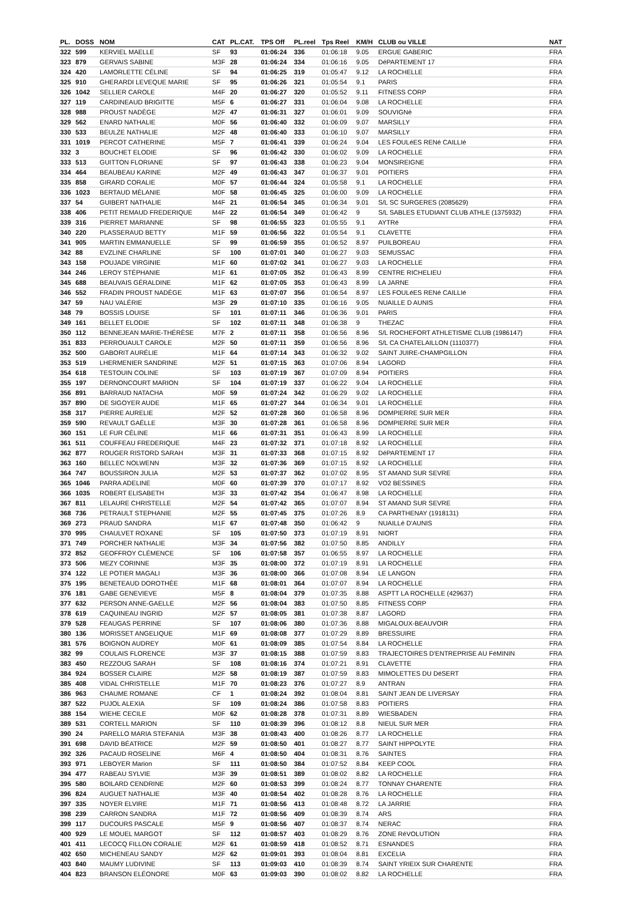| PL. | DOSS | NOM | CAT | PL.CAT. | TPS Off | PL.reel | Tps Reel | KM/H | CLUB ou VILLE | NAT |
| --- | --- | --- | --- | --- | --- | --- | --- | --- | --- | --- |
| 322 | 599 | KERVIEL MAELLE | SF | 93 | 01:06:24 | 336 | 01:06:18 | 9.05 | ERGUE GABERIC | FRA |
| 323 | 879 | GERVAIS SABINE | M3F | 28 | 01:06:24 | 334 | 01:06:16 | 9.05 | DéPARTEMENT 17 | FRA |
| 324 | 420 | LAMORLETTE CÉLINE | SF | 94 | 01:06:25 | 319 | 01:05:47 | 9.12 | LA ROCHELLE | FRA |
| 325 | 910 | GHERARDI LEVEQUE MARIE | SF | 95 | 01:06:26 | 321 | 01:05:54 | 9.1 | PARIS | FRA |
| 326 | 1042 | SELLIER CAROLE | M4F | 20 | 01:06:27 | 320 | 01:05:52 | 9.11 | FITNESS CORP | FRA |
| 327 | 119 | CARDINEAUD BRIGITTE | M5F | 6 | 01:06:27 | 331 | 01:06:04 | 9.08 | LA ROCHELLE | FRA |
| 328 | 988 | PROUST NADÈGE | M2F | 47 | 01:06:31 | 327 | 01:06:01 | 9.09 | SOUVIGNé | FRA |
| 329 | 562 | ENARD NATHALIE | M0F | 56 | 01:06:40 | 332 | 01:06:09 | 9.07 | MARSILLY | FRA |
| 330 | 533 | BEULZE NATHALIE | M2F | 48 | 01:06:40 | 333 | 01:06:10 | 9.07 | MARSILLY | FRA |
| 331 | 1019 | PERCOT CATHERINE | M5F | 7 | 01:06:41 | 339 | 01:06:24 | 9.04 | LES FOULéES RENé CAILLIé | FRA |
| 332 | 3 | BOUCHET ELODIE | SF | 96 | 01:06:42 | 330 | 01:06:02 | 9.09 | LA ROCHELLE | FRA |
| 333 | 513 | GUITTON FLORIANE | SF | 97 | 01:06:43 | 338 | 01:06:23 | 9.04 | MONSIREIGNE | FRA |
| 334 | 464 | BEAUBEAU KARINE | M2F | 49 | 01:06:43 | 347 | 01:06:37 | 9.01 | POITIERS | FRA |
| 335 | 858 | GIRARD CORALIE | M0F | 57 | 01:06:44 | 324 | 01:05:58 | 9.1 | LA ROCHELLE | FRA |
| 336 | 1023 | BERTAUD MÉLANIE | M0F | 58 | 01:06:45 | 325 | 01:06:00 | 9.09 | LA ROCHELLE | FRA |
| 337 | 54 | GUIBERT NATHALIE | M4F | 21 | 01:06:54 | 345 | 01:06:34 | 9.01 | S/L SC SURGERES (2085629) | FRA |
| 338 | 406 | PETIT REMAUD FREDERIQUE | M4F | 22 | 01:06:54 | 349 | 01:06:42 | 9 | S/L SABLES ETUDIANT CLUB ATHLE (1375932) | FRA |
| 339 | 316 | PIERRET MARIANNE | SF | 98 | 01:06:55 | 323 | 01:05:55 | 9.1 | AYTRé | FRA |
| 340 | 220 | PLASSERAUD BETTY | M1F | 59 | 01:06:56 | 322 | 01:05:54 | 9.1 | CLAVETTE | FRA |
| 341 | 905 | MARTIN EMMANUELLE | SF | 99 | 01:06:59 | 355 | 01:06:52 | 8.97 | PUILBOREAU | FRA |
| 342 | 88 | EVZLINE CHARLINE | SF | 100 | 01:07:01 | 340 | 01:06:27 | 9.03 | SEMUSSAC | FRA |
| 343 | 158 | POUJADE VIRGINIE | M1F | 60 | 01:07:02 | 341 | 01:06:27 | 9.03 | LA ROCHELLE | FRA |
| 344 | 246 | LEROY STÉPHANIE | M1F | 61 | 01:07:05 | 352 | 01:06:43 | 8.99 | CENTRE RICHELIEU | FRA |
| 345 | 688 | BEAUVAIS GÉRALDINE | M1F | 62 | 01:07:05 | 353 | 01:06:43 | 8.99 | LA JARNE | FRA |
| 346 | 552 | FRADIN PROUST NADÈGE | M1F | 63 | 01:07:07 | 356 | 01:06:54 | 8.97 | LES FOULéES RENé CAILLIé | FRA |
| 347 | 59 | NAU VALÉRIE | M3F | 29 | 01:07:10 | 335 | 01:06:16 | 9.05 | NUAILLE D AUNIS | FRA |
| 348 | 79 | BOSSIS LOUISE | SF | 101 | 01:07:11 | 346 | 01:06:36 | 9.01 | PARIS | FRA |
| 349 | 161 | BELLET ELODIE | SF | 102 | 01:07:11 | 348 | 01:06:38 | 9 | THEZAC | FRA |
| 350 | 112 | BENNEJEAN MARIE-THÉRÈSE | M7F | 2 | 01:07:11 | 358 | 01:06:56 | 8.96 | S/L ROCHEFORT ATHLETISME CLUB (1986147) | FRA |
| 351 | 833 | PERROUAULT CAROLE | M2F | 50 | 01:07:11 | 359 | 01:06:56 | 8.96 | S/L CA CHATELAILLON (1110377) | FRA |
| 352 | 500 | GABORIT AURÉLIE | M1F | 64 | 01:07:14 | 343 | 01:06:32 | 9.02 | SAINT JUIRE-CHAMPGILLON | FRA |
| 353 | 519 | LHERMENIER SANDRINE | M2F | 51 | 01:07:15 | 363 | 01:07:06 | 8.94 | LAGORD | FRA |
| 354 | 618 | TESTOUIN COLINE | SF | 103 | 01:07:19 | 367 | 01:07:09 | 8.94 | POITIERS | FRA |
| 355 | 197 | DERNONCOURT MARION | SF | 104 | 01:07:19 | 337 | 01:06:22 | 9.04 | LA ROCHELLE | FRA |
| 356 | 891 | BARRAUD NATACHA | M0F | 59 | 01:07:24 | 342 | 01:06:29 | 9.02 | LA ROCHELLE | FRA |
| 357 | 890 | DE SIGOYER AUDE | M1F | 65 | 01:07:27 | 344 | 01:06:34 | 9.01 | LA ROCHELLE | FRA |
| 358 | 317 | PIERRE AURELIE | M2F | 52 | 01:07:28 | 360 | 01:06:58 | 8.96 | DOMPIERRE SUR MER | FRA |
| 359 | 590 | REVAULT GAËLLE | M3F | 30 | 01:07:28 | 361 | 01:06:58 | 8.96 | DOMPIERRE SUR MER | FRA |
| 360 | 151 | LE FUR CÉLINE | M1F | 66 | 01:07:31 | 351 | 01:06:43 | 8.99 | LA ROCHELLE | FRA |
| 361 | 511 | COUFFEAU FREDERIQUE | M4F | 23 | 01:07:32 | 371 | 01:07:18 | 8.92 | LA ROCHELLE | FRA |
| 362 | 877 | ROUGER RISTORD SARAH | M3F | 31 | 01:07:33 | 368 | 01:07:15 | 8.92 | DéPARTEMENT 17 | FRA |
| 363 | 160 | BELLEC NOLWENN | M3F | 32 | 01:07:36 | 369 | 01:07:15 | 8.92 | LA ROCHELLE | FRA |
| 364 | 747 | BOUSSIRON JULIA | M2F | 53 | 01:07:37 | 362 | 01:07:02 | 8.95 | ST AMAND SUR SEVRE | FRA |
| 365 | 1046 | PARRA ADELINE | M0F | 60 | 01:07:39 | 370 | 01:07:17 | 8.92 | VO2 BESSINES | FRA |
| 366 | 1035 | ROBERT ELISABETH | M3F | 33 | 01:07:42 | 354 | 01:06:47 | 8.98 | LA ROCHELLE | FRA |
| 367 | 811 | LELAURE CHRISTELLE | M2F | 54 | 01:07:42 | 365 | 01:07:07 | 8.94 | ST AMAND SUR SEVRE | FRA |
| 368 | 736 | PETRAULT STEPHANIE | M2F | 55 | 01:07:45 | 375 | 01:07:26 | 8.9 | CA PARTHENAY (1918131) | FRA |
| 369 | 273 | PRAUD SANDRA | M1F | 67 | 01:07:48 | 350 | 01:06:42 | 9 | NUAILLé D'AUNIS | FRA |
| 370 | 995 | CHAULVET ROXANE | SF | 105 | 01:07:50 | 373 | 01:07:19 | 8.91 | NIORT | FRA |
| 371 | 749 | PORCHER NATHALIE | M3F | 34 | 01:07:56 | 382 | 01:07:50 | 8.85 | ANDILLY | FRA |
| 372 | 852 | GEOFFROY CLÉMENCE | SF | 106 | 01:07:58 | 357 | 01:06:55 | 8.97 | LA ROCHELLE | FRA |
| 373 | 506 | MEZY CORINNE | M3F | 35 | 01:08:00 | 372 | 01:07:19 | 8.91 | LA ROCHELLE | FRA |
| 374 | 122 | LE POTIER MAGALI | M3F | 36 | 01:08:00 | 366 | 01:07:08 | 8.94 | LE LANGON | FRA |
| 375 | 195 | BENETEAUD DOROTHÉE | M1F | 68 | 01:08:01 | 364 | 01:07:07 | 8.94 | LA ROCHELLE | FRA |
| 376 | 181 | GABE GENEVIEVE | M5F | 8 | 01:08:04 | 379 | 01:07:35 | 8.88 | ASPTT LA ROCHELLE (429637) | FRA |
| 377 | 632 | PERSON ANNE-GAELLE | M2F | 56 | 01:08:04 | 383 | 01:07:50 | 8.85 | FITNESS CORP | FRA |
| 378 | 619 | CAQUINEAU INGRID | M2F | 57 | 01:08:05 | 381 | 01:07:38 | 8.87 | LAGORD | FRA |
| 379 | 528 | FEAUGAS PERRINE | SF | 107 | 01:08:06 | 380 | 01:07:36 | 8.88 | MIGALOUX-BEAUVOIR | FRA |
| 380 | 136 | MORISSET ANGELIQUE | M1F | 69 | 01:08:08 | 377 | 01:07:29 | 8.89 | BRESSUIRE | FRA |
| 381 | 576 | BOIGNON AUDREY | M0F | 61 | 01:08:09 | 385 | 01:07:54 | 8.84 | LA ROCHELLE | FRA |
| 382 | 99 | COULAIS FLORENCE | M3F | 37 | 01:08:15 | 388 | 01:07:59 | 8.83 | TRAJECTOIRES D'ENTREPRISE AU FéMININ | FRA |
| 383 | 450 | REZZOUG SARAH | SF | 108 | 01:08:16 | 374 | 01:07:21 | 8.91 | CLAVETTE | FRA |
| 384 | 924 | BOSSER CLAIRE | M2F | 58 | 01:08:19 | 387 | 01:07:59 | 8.83 | MIMOLETTES DU DéSERT | FRA |
| 385 | 408 | VIDAL CHRISTELLE | M1F | 70 | 01:08:23 | 376 | 01:07:27 | 8.9 | ANTRAN | FRA |
| 386 | 963 | CHAUME ROMANE | CF | 1 | 01:08:24 | 392 | 01:08:04 | 8.81 | SAINT JEAN DE LIVERSAY | FRA |
| 387 | 522 | PUJOL ALEXIA | SF | 109 | 01:08:24 | 386 | 01:07:58 | 8.83 | POITIERS | FRA |
| 388 | 154 | WIEHE CECILE | M0F | 62 | 01:08:28 | 378 | 01:07:31 | 8.89 | WIESBADEN | FRA |
| 389 | 531 | CORTELL MARION | SF | 110 | 01:08:39 | 396 | 01:08:12 | 8.8 | NIEUL SUR MER | FRA |
| 390 | 24 | PARELLO MARIA STEFANIA | M3F | 38 | 01:08:43 | 400 | 01:08:26 | 8.77 | LA ROCHELLE | FRA |
| 391 | 698 | DAVID BÉATRICE | M2F | 59 | 01:08:50 | 401 | 01:08:27 | 8.77 | SAINT HIPPOLYTE | FRA |
| 392 | 326 | PACAUD ROSELINE | M6F | 4 | 01:08:50 | 404 | 01:08:31 | 8.76 | SAINTES | FRA |
| 393 | 971 | LEBOYER Marion | SF | 111 | 01:08:50 | 384 | 01:07:52 | 8.84 | KEEP COOL | FRA |
| 394 | 477 | RABEAU SYLVIE | M3F | 39 | 01:08:51 | 389 | 01:08:02 | 8.82 | LA ROCHELLE | FRA |
| 395 | 580 | BOILARD CENDRINE | M2F | 60 | 01:08:53 | 399 | 01:08:24 | 8.77 | TONNAY CHARENTE | FRA |
| 396 | 824 | AUGUET NATHALIE | M3F | 40 | 01:08:54 | 402 | 01:08:28 | 8.76 | LA ROCHELLE | FRA |
| 397 | 335 | NOYER ELVIRE | M1F | 71 | 01:08:56 | 413 | 01:08:48 | 8.72 | LA JARRIE | FRA |
| 398 | 239 | CARRON SANDRA | M1F | 72 | 01:08:56 | 409 | 01:08:39 | 8.74 | ARS | FRA |
| 399 | 117 | DUCOURS PASCALE | M5F | 9 | 01:08:56 | 407 | 01:08:37 | 8.74 | NERAC | FRA |
| 400 | 929 | LE MOUEL MARGOT | SF | 112 | 01:08:57 | 403 | 01:08:29 | 8.76 | ZONE RéVOLUTION | FRA |
| 401 | 411 | LECOCQ FILLON CORALIE | M2F | 61 | 01:08:59 | 418 | 01:08:52 | 8.71 | ESNANDES | FRA |
| 402 | 650 | MICHENEAU SANDY | M2F | 62 | 01:09:01 | 393 | 01:08:04 | 8.81 | EXCELIA | FRA |
| 403 | 840 | MAUMY LUDIVINE | SF | 113 | 01:09:03 | 410 | 01:08:39 | 8.74 | SAINT YRIEIX SUR CHARENTE | FRA |
| 404 | 823 | BRANSON ELÉONORE | M0F | 63 | 01:09:03 | 390 | 01:08:02 | 8.82 | LA ROCHELLE | FRA |